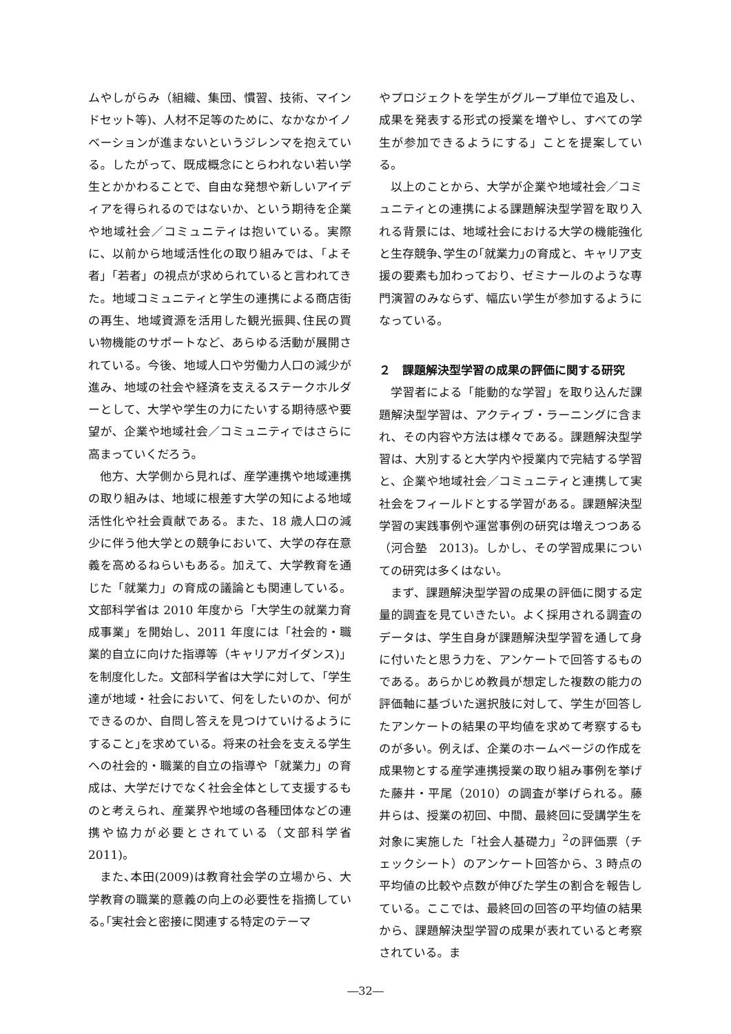ムやしがらみ（組織、集団、慣習、技術、マインドセット等)、人材不足等のために、なかなかイノベーションが進まないというジレンマを抱えている。したがって、既成概念にとらわれない若い学生とかかわることで、自由な発想や新しいアイディアを得られるのではないか、という期待を企業や地域社会／コミュニティは抱いている。実際に、以前から地域活性化の取り組みでは、「よそ者」「若者」の視点が求められていると言われてきた。地域コミュニティと学生の連携による商店街の再生、地域資源を活用した観光振興､住民の買い物機能のサポートなど、あらゆる活動が展開されている。今後、地域人口や労働力人口の減少が進み、地域の社会や経済を支えるステークホルダーとして、大学や学生の力にたいする期待感や要望が、企業や地域社会／コミュニティではさらに高まっていくだろう。
他方、大学側から見れば、産学連携や地域連携の取り組みは、地域に根差す大学の知による地域活性化や社会貢献である。また、18 歳人口の減少に伴う他大学との競争において、大学の存在意義を高めるねらいもある。加えて、大学教育を通じた「就業力」の育成の議論とも関連している。文部科学省は 2010 年度から「大学生の就業力育成事業」を開始し、2011 年度には「社会的・職業的自立に向けた指導等（キャリアガイダンス)」を制度化した。文部科学省は大学に対して、｢学生達が地域・社会において、何をしたいのか、何ができるのか、自問し答えを見つけていけるようにすること｣を求めている。将来の社会を支える学生への社会的・職業的自立の指導や「就業力」の育成は、大学だけでなく社会全体として支援するものと考えられ、産業界や地域の各種団体などの連携や協力が必要とされている（文部科学省　2011)。
また､本田(2009)は教育社会学の立場から、大学教育の職業的意義の向上の必要性を指摘している｡｢実社会と密接に関連する特定のテーマ
やプロジェクトを学生がグループ単位で追及し、成果を発表する形式の授業を増やし、すべての学生が参加できるようにする」ことを提案している。
以上のことから、大学が企業や地域社会／コミュニティとの連携による課題解決型学習を取り入れる背景には、地域社会における大学の機能強化と生存競争､学生の｢就業力｣の育成と、キャリア支援の要素も加わっており、ゼミナールのような専門演習のみならず、幅広い学生が参加するようになっている。
２　課題解決型学習の成果の評価に関する研究
学習者による「能動的な学習」を取り込んだ課題解決型学習は、アクティブ・ラーニングに含まれ、その内容や方法は様々である。課題解決型学習は、大別すると大学内や授業内で完結する学習と、企業や地域社会／コミュニティと連携して実社会をフィールドとする学習がある。課題解決型学習の実践事例や運営事例の研究は増えつつある（河合塾　2013)。しかし、その学習成果についての研究は多くはない。
まず、課題解決型学習の成果の評価に関する定量的調査を見ていきたい。よく採用される調査のデータは、学生自身が課題解決型学習を通して身に付いたと思う力を、アンケートで回答するものである。あらかじめ教員が想定した複数の能力の評価軸に基づいた選択肢に対して、学生が回答したアンケートの結果の平均値を求めて考察するものが多い。例えば、企業のホームページの作成を成果物とする産学連携授業の取り組み事例を挙げた藤井・平尾（2010）の調査が挙げられる。藤井らは、授業の初回、中間、最終回に受講学生を対象に実施した「社会人基礎力」<sup>2</sup>の評価票（チェックシート）のアンケート回答から、3 時点の平均値の比較や点数が伸びた学生の割合を報告している。ここでは、最終回の回答の平均値の結果から、課題解決型学習の成果が表れていると考察されている。ま
―32―